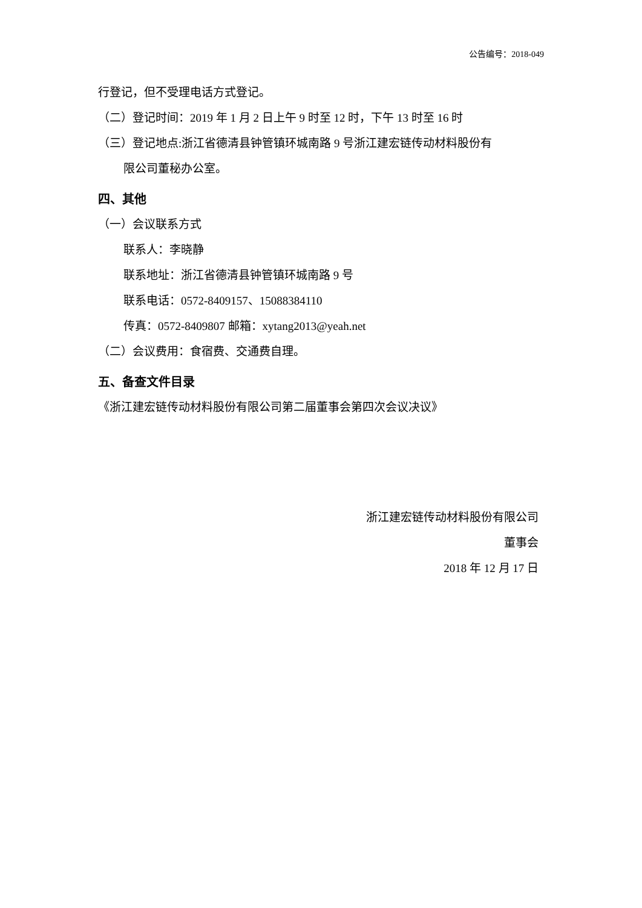公告编号：2018-049
行登记，但不受理电话方式登记。
（二）登记时间：2019 年 1 月 2 日上午 9 时至 12 时，下午 13 时至 16 时
（三）登记地点:浙江省德清县钟管镇环城南路 9 号浙江建宏链传动材料股份有
限公司董秘办公室。
四、其他
（一）会议联系方式
联系人：李晓静
联系地址：浙江省德清县钟管镇环城南路 9 号
联系电话：0572-8409157、15088384110
传真：0572-8409807 邮箱：xytang2013@yeah.net
（二）会议费用：食宿费、交通费自理。
五、备查文件目录
《浙江建宏链传动材料股份有限公司第二届董事会第四次会议决议》
浙江建宏链传动材料股份有限公司
董事会
2018 年 12 月 17 日